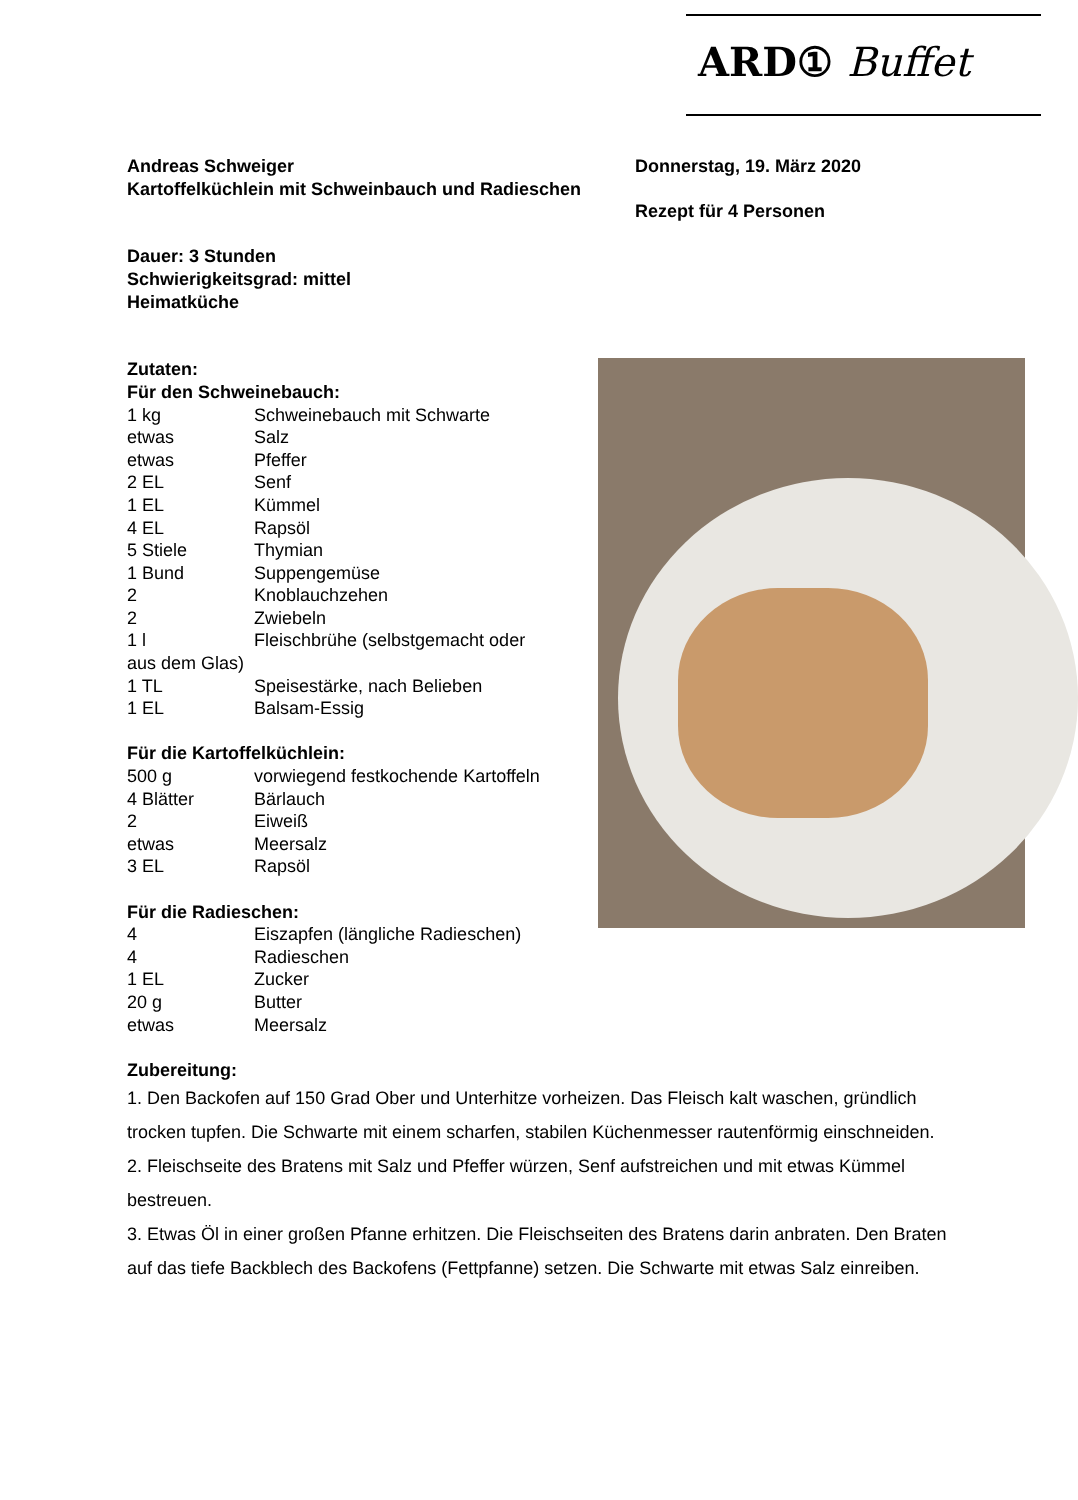ARD① Buffet
Andreas Schweiger
Kartoffelküchlein mit Schweinbauch und Radieschen
Donnerstag, 19. März 2020
Rezept für 4 Personen
Dauer: 3 Stunden
Schwierigkeitsgrad: mittel
Heimatküche
Zutaten:
Für den Schweinebauch:
1 kg Schweinebauch mit Schwarte
etwas Salz
etwas Pfeffer
2 EL Senf
1 EL Kümmel
4 EL Rapsöl
5 Stiele Thymian
1 Bund Suppengemüse
2 Knoblauchzehen
2 Zwiebeln
1 l Fleischbrühe (selbstgemacht oder
aus dem Glas)
1 TL Speisestärke, nach Belieben
1 EL Balsam-Essig
Für die Kartoffelküchlein:
500 g vorwiegend festkochende Kartoffeln
4 Blätter Bärlauch
2 Eiweiß
etwas Meersalz
3 EL Rapsöl
Für die Radieschen:
4 Eiszapfen (längliche Radieschen)
4 Radieschen
1 EL Zucker
20 g Butter
etwas Meersalz
Zubereitung:
1. Den Backofen auf 150 Grad Ober und Unterhitze vorheizen. Das Fleisch kalt waschen, gründlich trocken tupfen. Die Schwarte mit einem scharfen, stabilen Küchenmesser rautenförmig einschneiden.
2. Fleischseite des Bratens mit Salz und Pfeffer würzen, Senf aufstreichen und mit etwas Kümmel bestreuen.
3. Etwas Öl in einer großen Pfanne erhitzen. Die Fleischseiten des Bratens darin anbraten. Den Braten auf das tiefe Backblech des Backofens (Fettpfanne) setzen. Die Schwarte mit etwas Salz einreiben.